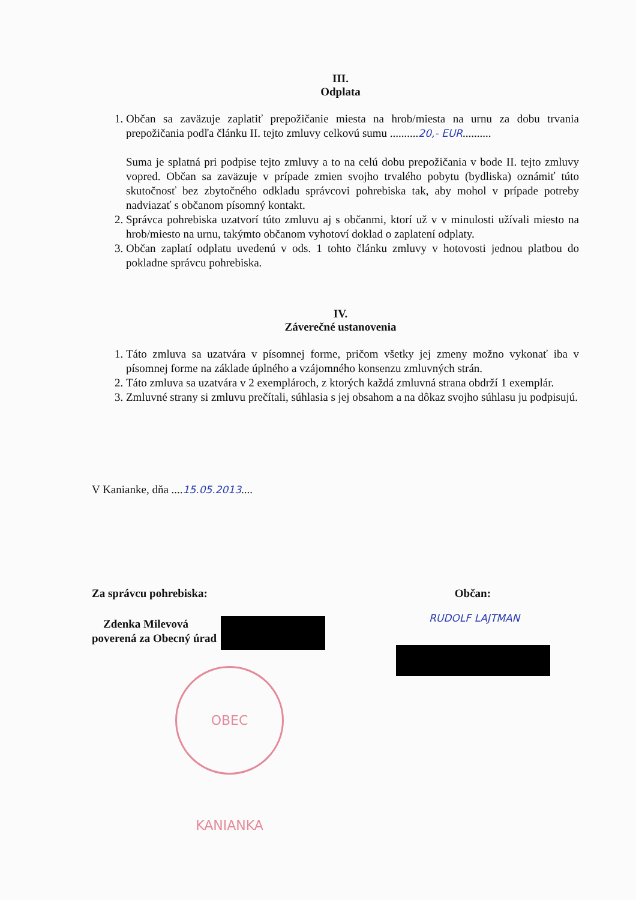III.
Odplata
1. Občan sa zaväzuje zaplatiť prepožičanie miesta na hrob/miesta na urnu za dobu trvania prepožičania podľa článku II. tejto zmluvy celkovú sumu ..........20,- EUR..........
Suma je splatná pri podpise tejto zmluvy a to na celú dobu prepožičania v bode II. tejto zmluvy vopred. Občan sa zaväzuje v prípade zmien svojho trvalého pobytu (bydliska) oznámiť túto skutočnosť bez zbytočného odkladu správcovi pohrebiska tak, aby mohol v prípade potreby nadviazať s občanom písomný kontakt.
2. Správca pohrebiska uzatvorí túto zmluvu aj s občanmi, ktorí už v v minulosti užívali miesto na hrob/miesto na urnu, takýmto občanom vyhotoví doklad o zaplatení odplaty.
3. Občan zaplatí odplatu uvedenú v ods. 1 tohto článku zmluvy v hotovosti jednou platbou do pokladne správcu pohrebiska.
IV.
Záverečné ustanovenia
1. Táto zmluva sa uzatvára v písomnej forme, pričom všetky jej zmeny možno vykonať iba v písomnej forme na základe úplného a vzájomného konsenzu zmluvných strán.
2. Táto zmluva sa uzatvára v 2 exemplároch, z ktorých každá zmluvná strana obdrží 1 exemplár.
3. Zmluvné strany si zmluvu prečítali, súhlasia s jej obsahom a na dôkaz svojho súhlasu ju podpisujú.
V Kanianke, dňa ....15.05.2013....
Za správcu pohrebiska: Občan:
Zdenka Milevová
poverená za Obecný úrad
RUDOLF LAJTMAN
OBEC KANIANKA